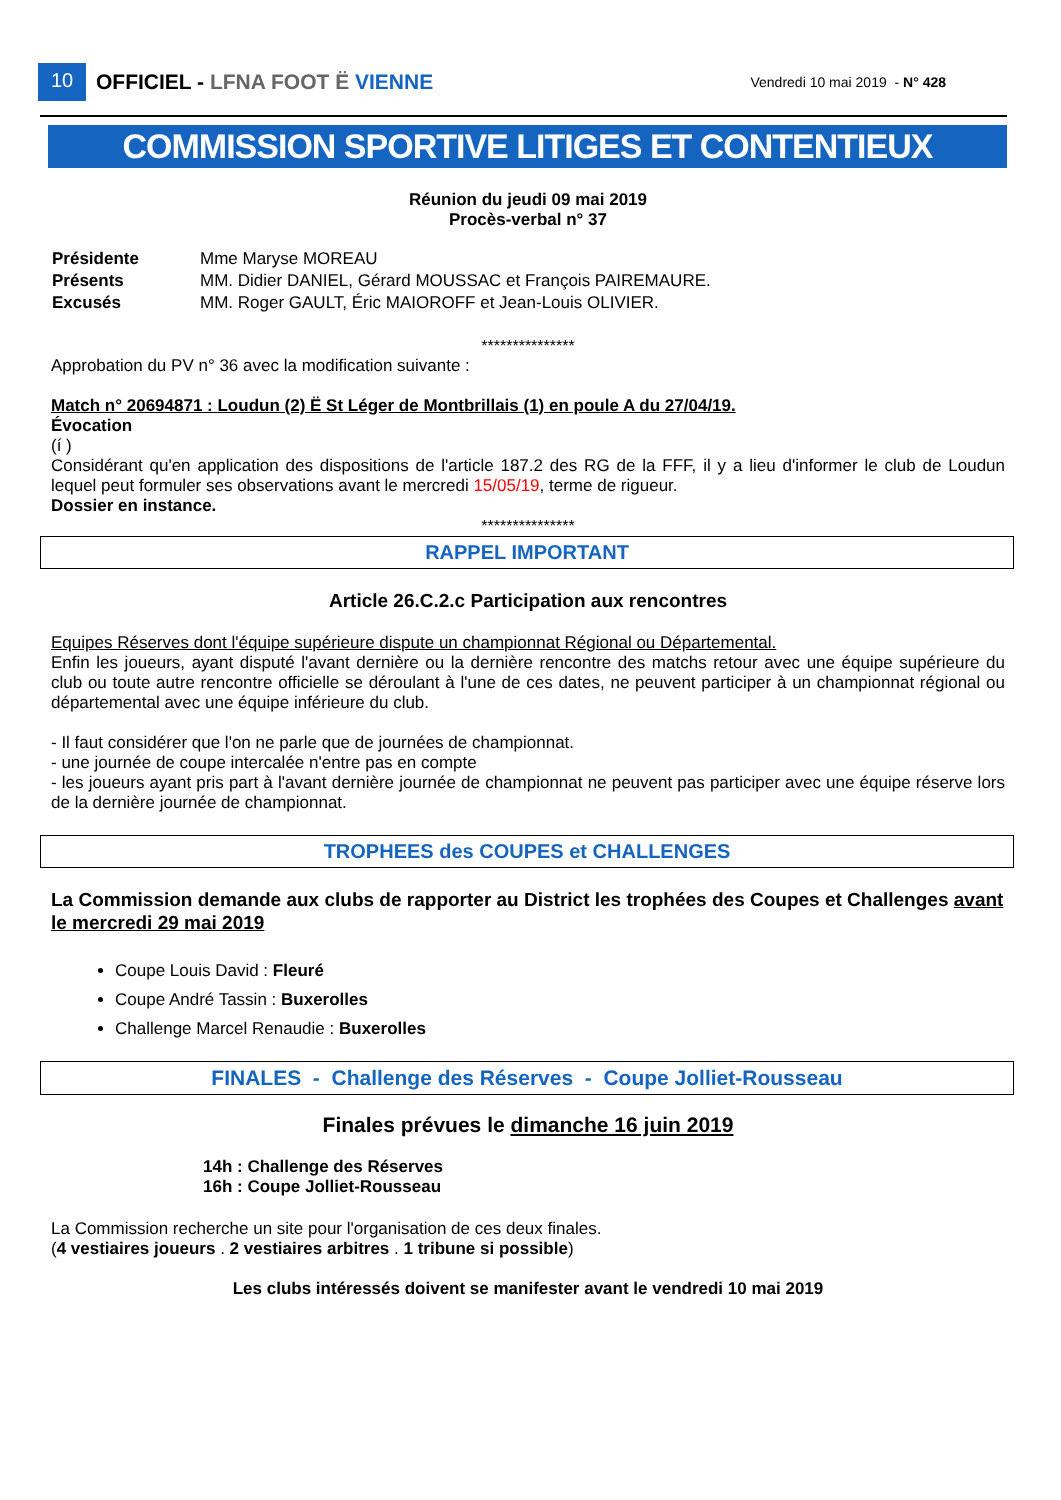10
OFFICIEL - LFNA FOOT Ë VIENNE
Vendredi 10 mai 2019 - N° 428
COMMISSION SPORTIVE LITIGES ET CONTENTIEUX
Réunion du jeudi 09 mai 2019
Procès-verbal n° 37
| Présidente | Mme Maryse MOREAU |
| Présents | MM. Didier DANIEL, Gérard MOUSSAC et François PAIREMAURE. |
| Excusés | MM. Roger GAULT, Éric MAIOROFF et Jean-Louis OLIVIER. |
***************
Approbation du PV n° 36 avec la modification suivante :
Match n° 20694871 : Loudun (2) Ë St Léger de Montbrillais (1) en poule A du 27/04/19.
Évocation
(í )
Considérant qu'en application des dispositions de l'article 187.2 des RG de la FFF, il y a lieu d'informer le club de Loudun lequel peut formuler ses observations avant le mercredi 15/05/19, terme de rigueur.
Dossier en instance.
***************
RAPPEL IMPORTANT
Article 26.C.2.c Participation aux rencontres
Equipes Réserves dont l'équipe supérieure dispute un championnat Régional ou Départemental.
Enfin les joueurs, ayant disputé l'avant dernière ou la dernière rencontre des matchs retour avec une équipe supérieure du club ou toute autre rencontre officielle se déroulant à l'une de ces dates, ne peuvent participer à un championnat régional ou départemental avec une équipe inférieure du club.
- Il faut considérer que l'on ne parle que de journées de championnat.
- une journée de coupe intercalée n'entre pas en compte
- les joueurs ayant pris part à l'avant dernière journée de championnat ne peuvent pas participer avec une équipe réserve lors de la dernière journée de championnat.
TROPHEES des COUPES et CHALLENGES
La Commission demande aux clubs de rapporter au District les trophées des Coupes et Challenges avant le mercredi 29 mai 2019
Coupe Louis David : Fleuré
Coupe André Tassin : Buxerolles
Challenge Marcel Renaudie : Buxerolles
FINALES - Challenge des Réserves - Coupe Jolliet-Rousseau
Finales prévues le dimanche 16 juin 2019
14h : Challenge des Réserves
16h : Coupe Jolliet-Rousseau
La Commission recherche un site pour l'organisation de ces deux finales.
(4 vestiaires joueurs . 2 vestiaires arbitres . 1 tribune si possible)
Les clubs intéressés doivent se manifester avant le vendredi 10 mai 2019